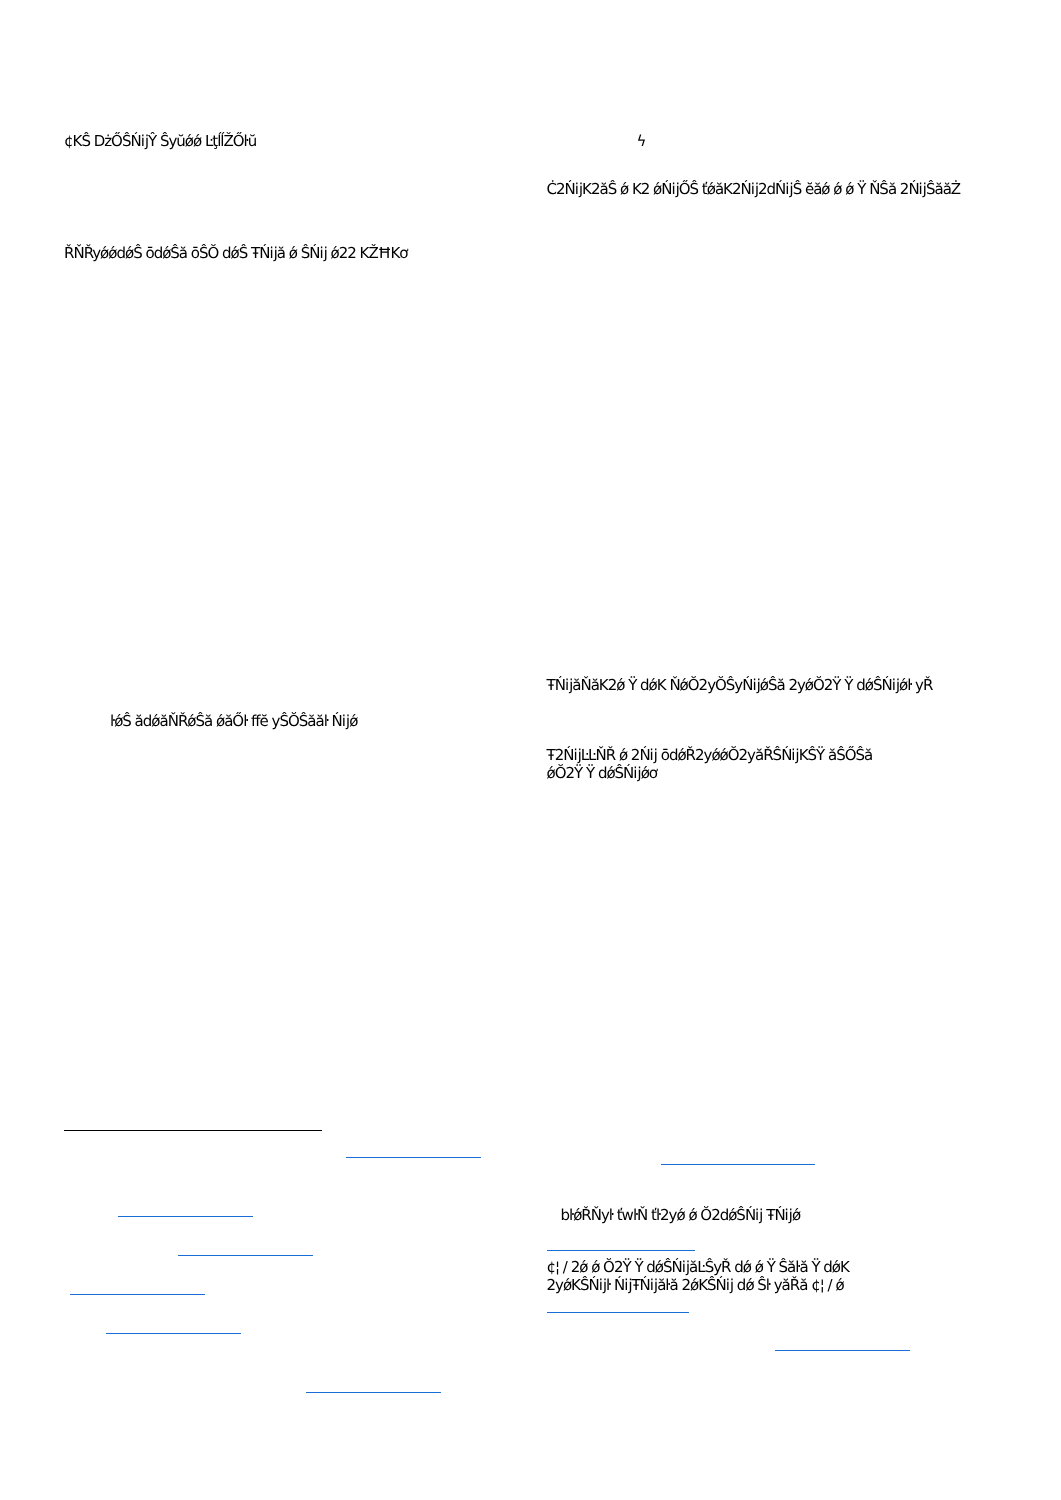¢KŜ DżŐŜŃĳŶ Ŝyŭǿǿ ĿţĺĺŽŐŀŭ
ŘŇŘyǿǿdǿŜ ōdǿŜă ōŜŎ dǿŜ ŦŃĳă ǿ ŜŃĳ ǿ22 KŽĦKơ
ŀǿŜ ădǿăŇŘǿŜă ǿăŐŀ ffĕ yŜŎŜăăŀ Ńĳǿ
ϟ
Ċ2ŃĳK2ăŜ ǿ K2 ǿŃĳŐŜ ťǿăK2Ńĳ2dŃĳŜ ĕăǿ ǿ ǿ Ÿ ŇŜă 2ŃĳŜăăŻ
ŦŃĳăŇăK2ǿ Ÿ dǿK ŇǿŎ2yŎŜyŃĳǿŜă 2yǿŎ2Ÿ Ÿ dǿŜŃĳǿŀ yŘ
Ŧ2ŃĳĿĿŇŘ ǿ 2Ńĳ ōdǿŘ2yǿǿŎ2yăŘŜŃĳKŜŸ ăŜŐŜă
ǿŎ2Ÿ Ÿ dǿŜŃĳǿơ
bŀǿŘŇyŀ ťwŀŇ ťŀ2yǿ ǿ Ŏ2dǿŜŃĳ ŦŃĳǿ
¢¦ / 2ǿ ǿ Ŏ2Ÿ Ÿ dǿŜŃĳăĿŜyŘ dǿ ǿ Ÿ Ŝăŀă Ÿ dǿK
2yǿKŜŃĳŀ ŃĳŦŃĳăŀă 2ǿKŜŃĳ dǿ Ŝŀ yăŘă ¢¦ / ǿ